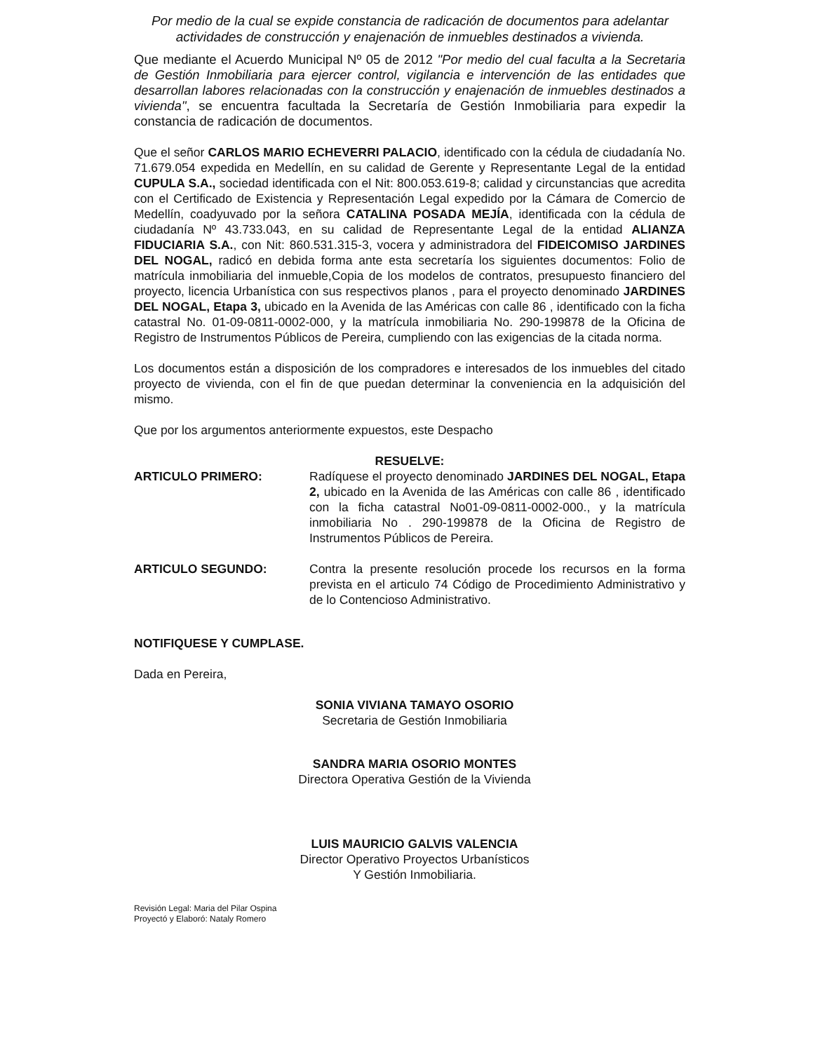Por medio de la cual se expide constancia de radicación de documentos para adelantar actividades de construcción y enajenación de inmuebles destinados a vivienda.
Que mediante el Acuerdo Municipal Nº 05 de 2012 "Por medio del cual faculta a la Secretaria de Gestión Inmobiliaria para ejercer control, vigilancia e intervención de las entidades que desarrollan labores relacionadas con la construcción y enajenación de inmuebles destinados a vivienda", se encuentra facultada la Secretaría de Gestión Inmobiliaria para expedir la constancia de radicación de documentos.
Que el señor CARLOS MARIO ECHEVERRI PALACIO, identificado con la cédula de ciudadanía No. 71.679.054 expedida en Medellín, en su calidad de Gerente y Representante Legal de la entidad CUPULA S.A., sociedad identificada con el Nit: 800.053.619-8; calidad y circunstancias que acredita con el Certificado de Existencia y Representación Legal expedido por la Cámara de Comercio de Medellín, coadyuvado por la señora CATALINA POSADA MEJÍA, identificada con la cédula de ciudadanía Nº 43.733.043, en su calidad de Representante Legal de la entidad ALIANZA FIDUCIARIA S.A., con Nit: 860.531.315-3, vocera y administradora del FIDEICOMISO JARDINES DEL NOGAL, radicó en debida forma ante esta secretaría los siguientes documentos: Folio de matrícula inmobiliaria del inmueble,Copia de los modelos de contratos, presupuesto financiero del proyecto, licencia Urbanística con sus respectivos planos , para el proyecto denominado JARDINES DEL NOGAL, Etapa 3, ubicado en la Avenida de las Américas con calle 86 , identificado con la ficha catastral No. 01-09-0811-0002-000, y la matrícula inmobiliaria No. 290-199878 de la Oficina de Registro de Instrumentos Públicos de Pereira, cumpliendo con las exigencias de la citada norma.
Los documentos están a disposición de los compradores e interesados de los inmuebles del citado proyecto de vivienda, con el fin de que puedan determinar la conveniencia en la adquisición del mismo.
Que por los argumentos anteriormente expuestos, este Despacho
RESUELVE:
ARTICULO PRIMERO: Radíquese el proyecto denominado JARDINES DEL NOGAL, Etapa 2, ubicado en la Avenida de las Américas con calle 86 , identificado con la ficha catastral No01-09-0811-0002-000., y la matrícula inmobiliaria No . 290-199878 de la Oficina de Registro de Instrumentos Públicos de Pereira.
ARTICULO SEGUNDO: Contra la presente resolución procede los recursos en la forma prevista en el articulo 74 Código de Procedimiento Administrativo y de lo Contencioso Administrativo.
NOTIFIQUESE Y CUMPLASE.
Dada en Pereira,
SONIA VIVIANA TAMAYO OSORIO
Secretaria de Gestión Inmobiliaria
SANDRA MARIA OSORIO MONTES
Directora Operativa Gestión de la Vivienda
LUIS MAURICIO GALVIS VALENCIA
Director Operativo Proyectos Urbanísticos
Y Gestión Inmobiliaria.
Revisión Legal: Maria del Pilar Ospina
Proyectó y Elaboró: Nataly Romero